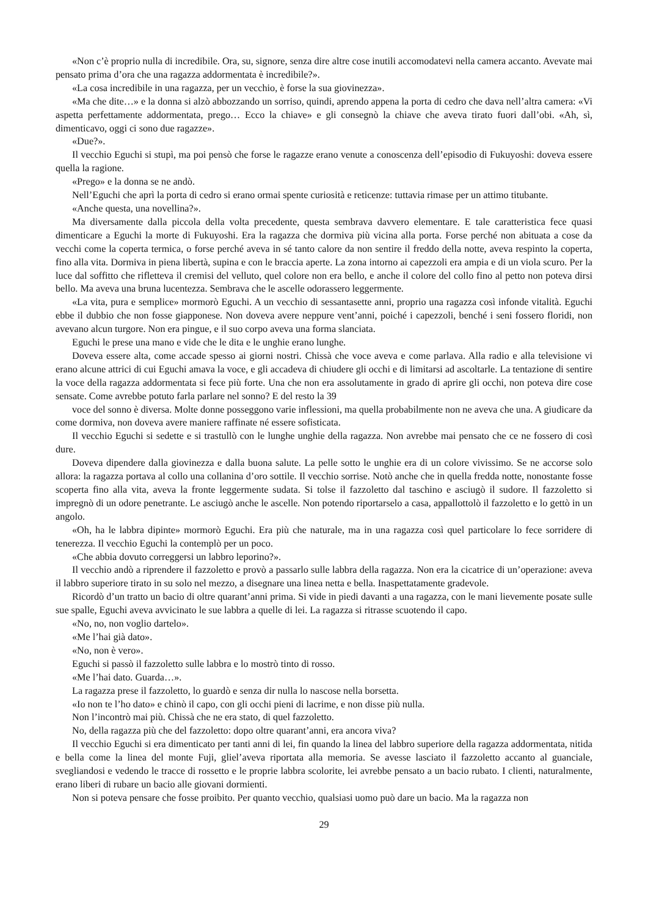«Non c’è proprio nulla di incredibile. Ora, su, signore, senza dire altre cose inutili accomodatevi nella camera accanto. Avevate mai pensato prima d’ora che una ragazza addormentata è incredibile?».
«La cosa incredibile in una ragazza, per un vecchio, è forse la sua giovinezza».
«Ma che dite…» e la donna si alzò abbozzando un sorriso, quindi, aprendo appena la porta di cedro che dava nell’altra camera: «Vi aspetta perfettamente addormentata, prego… Ecco la chiave» e gli consegnò la chiave che aveva tirato fuori dall’obi. «Ah, sì, dimenticavo, oggi ci sono due ragazze».
«Due?».
Il vecchio Eguchi si stupì, ma poi pensò che forse le ragazze erano venute a conoscenza dell’episodio di Fukuyoshi: doveva essere quella la ragione.
«Prego» e la donna se ne andò.
Nell’Eguchi che aprì la porta di cedro si erano ormai spente curiosità e reticenze: tuttavia rimase per un attimo titubante.
«Anche questa, una novellina?».
Ma diversamente dalla piccola della volta precedente, questa sembrava davvero elementare. E tale caratteristica fece quasi dimenticare a Eguchi la morte di Fukuyoshi. Era la ragazza che dormiva più vicina alla porta. Forse perché non abituata a cose da vecchi come la coperta termica, o forse perché aveva in sé tanto calore da non sentire il freddo della notte, aveva respinto la coperta, fino alla vita. Dormiva in piena libertà, supina e con le braccia aperte. La zona intorno ai capezzoli era ampia e di un viola scuro. Per la luce dal soffitto che rifletteva il cremisi del velluto, quel colore non era bello, e anche il colore del collo fino al petto non poteva dirsi bello. Ma aveva una bruna lucentezza. Sembrava che le ascelle odorassero leggermente.
«La vita, pura e semplice» mormorò Eguchi. A un vecchio di sessantasette anni, proprio una ragazza così infonde vitalità. Eguchi ebbe il dubbio che non fosse giapponese. Non doveva avere neppure vent’anni, poiché i capezzoli, benché i seni fossero floridi, non avevano alcun turgore. Non era pingue, e il suo corpo aveva una forma slanciata.
Eguchi le prese una mano e vide che le dita e le unghie erano lunghe.
Doveva essere alta, come accade spesso ai giorni nostri. Chissà che voce aveva e come parlava. Alla radio e alla televisione vi erano alcune attrici di cui Eguchi amava la voce, e gli accadeva di chiudere gli occhi e di limitarsi ad ascoltarle. La tentazione di sentire la voce della ragazza addormentata si fece più forte. Una che non era assolutamente in grado di aprire gli occhi, non poteva dire cose sensate. Come avrebbe potuto farla parlare nel sonno? E del resto la 39
voce del sonno è diversa. Molte donne posseggono varie inflessioni, ma quella probabilmente non ne aveva che una. A giudicare da come dormiva, non doveva avere maniere raffinate né essere sofisticata.
Il vecchio Eguchi si sedette e si trastullò con le lunghe unghie della ragazza. Non avrebbe mai pensato che ce ne fossero di così dure.
Doveva dipendere dalla giovinezza e dalla buona salute. La pelle sotto le unghie era di un colore vivissimo. Se ne accorse solo allora: la ragazza portava al collo una collanina d’oro sottile. Il vecchio sorrise. Notò anche che in quella fredda notte, nonostante fosse scoperta fino alla vita, aveva la fronte leggermente sudata. Si tolse il fazzoletto dal taschino e asciugò il sudore. Il fazzoletto si impregnò di un odore penetrante. Le asciugò anche le ascelle. Non potendo riportarselo a casa, appallottolò il fazzoletto e lo gettò in un angolo.
«Oh, ha le labbra dipinte» mormorò Eguchi. Era più che naturale, ma in una ragazza così quel particolare lo fece sorridere di tenerezza. Il vecchio Eguchi la contemplò per un poco.
«Che abbia dovuto correggersi un labbro leporino?».
Il vecchio andò a riprendere il fazzoletto e provò a passarlo sulle labbra della ragazza. Non era la cicatrice di un’operazione: aveva il labbro superiore tirato in su solo nel mezzo, a disegnare una linea netta e bella. Inaspettatamente gradevole.
Ricordò d’un tratto un bacio di oltre quarant’anni prima. Si vide in piedi davanti a una ragazza, con le mani lievemente posate sulle sue spalle, Eguchi aveva avvicinato le sue labbra a quelle di lei. La ragazza si ritrasse scuotendo il capo.
«No, no, non voglio dartelo».
«Me l’hai già dato».
«No, non è vero».
Eguchi si passò il fazzoletto sulle labbra e lo mostrò tinto di rosso.
«Me l’hai dato. Guarda…».
La ragazza prese il fazzoletto, lo guardò e senza dir nulla lo nascose nella borsetta.
«Io non te l’ho dato» e chinò il capo, con gli occhi pieni di lacrime, e non disse più nulla.
Non l’incontrò mai più. Chissà che ne era stato, di quel fazzoletto.
No, della ragazza più che del fazzoletto: dopo oltre quarant’anni, era ancora viva?
Il vecchio Eguchi si era dimenticato per tanti anni di lei, fin quando la linea del labbro superiore della ragazza addormentata, nitida e bella come la linea del monte Fuji, gliel’aveva riportata alla memoria. Se avesse lasciato il fazzoletto accanto al guanciale, svegliandosi e vedendo le tracce di rossetto e le proprie labbra scolorite, lei avrebbe pensato a un bacio rubato. I clienti, naturalmente, erano liberi di rubare un bacio alle giovani dormienti.
Non si poteva pensare che fosse proibito. Per quanto vecchio, qualsiasi uomo può dare un bacio. Ma la ragazza non
29